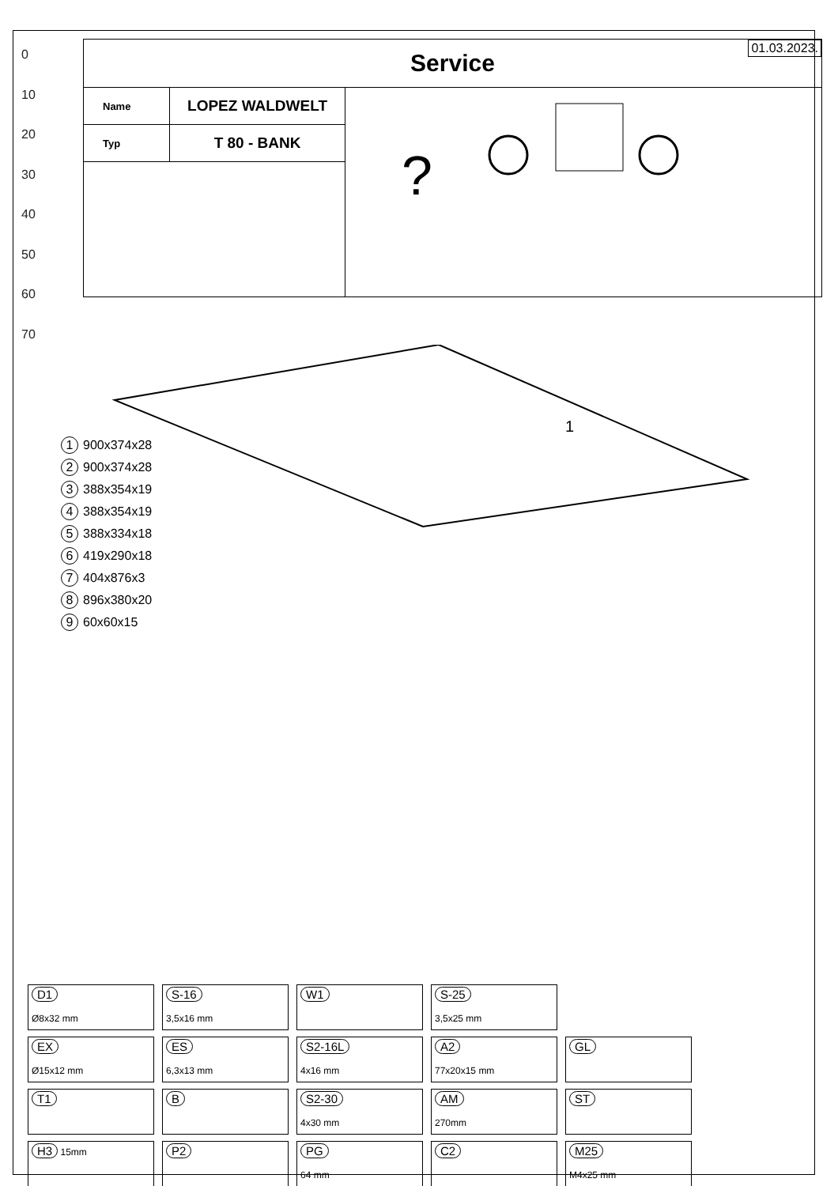0
10
20
30
40
50
60
70
| Service 01.03.2023. | | |
| Name | LOPEZ WALDWELT | ? |
| Typ | T 80 - BANK | |
1
1 900x374x28
2 900x374x28
3 388x354x19
4 388x354x19
5 388x334x18
6 419x290x18
7 404x876x3
8 896x380x20
9 60x60x15
| D1 Ø8x32 mm | S-16 3,5x16 mm | W1 | S-25 3,5x25 mm | |
| EX Ø15x12 mm | ES 6,3x13 mm | S2-16L 4x16 mm | A2 77x20x15 mm | GL |
| T1 | B | S2-30 4x30 mm | AM 270mm | ST |
| H3 15mm | P2 | PG 64 mm | C2 | M25 M4x25 mm |